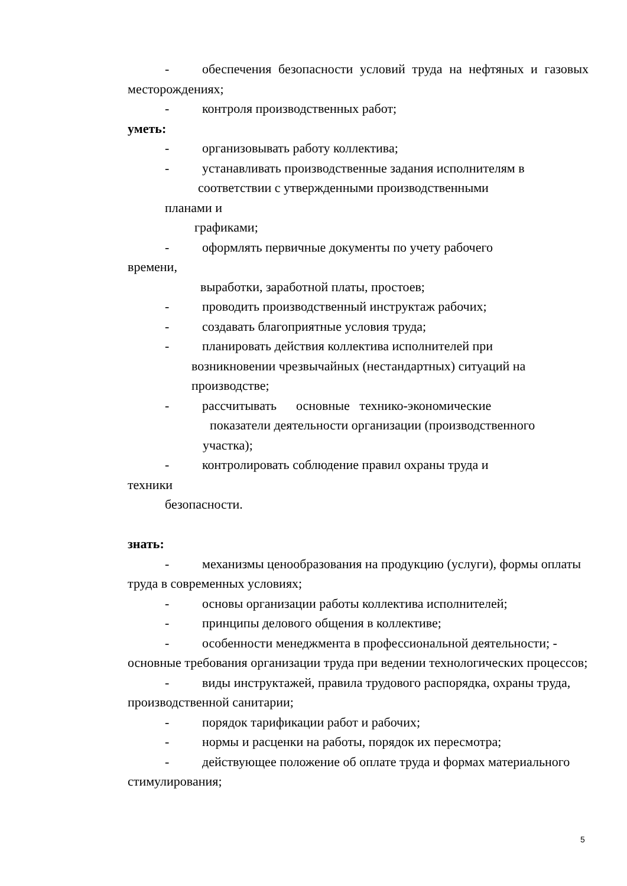- обеспечения безопасности условий труда на нефтяных и газовых месторождениях;
- контроля производственных работ;
уметь:
- организовывать работу коллектива;
- устанавливать производственные задания исполнителям в
соответствии с утвержденными производственными
планами и
графиками;
- оформлять первичные документы по учету рабочего
времени,
выработки, заработной платы, простоев;
- проводить производственный инструктаж рабочих;
- создавать благоприятные условия труда;
- планировать действия коллектива исполнителей при
возникновении чрезвычайных (нестандартных) ситуаций на
производстве;
- рассчитывать основные технико-экономические
показатели деятельности организации (производственного
участка);
- контролировать соблюдение правил охраны труда и
техники
безопасности.
знать:
- механизмы ценообразования на продукцию (услуги), формы оплаты труда в современных условиях;
- основы организации работы коллектива исполнителей;
- принципы делового общения в коллективе;
- особенности менеджмента в профессиональной деятельности; - основные требования организации труда при ведении технологических процессов;
- виды инструктажей, правила трудового распорядка, охраны труда, производственной санитарии;
- порядок тарификации работ и рабочих;
- нормы и расценки на работы, порядок их пересмотра;
- действующее положение об оплате труда и формах материального стимулирования;
5